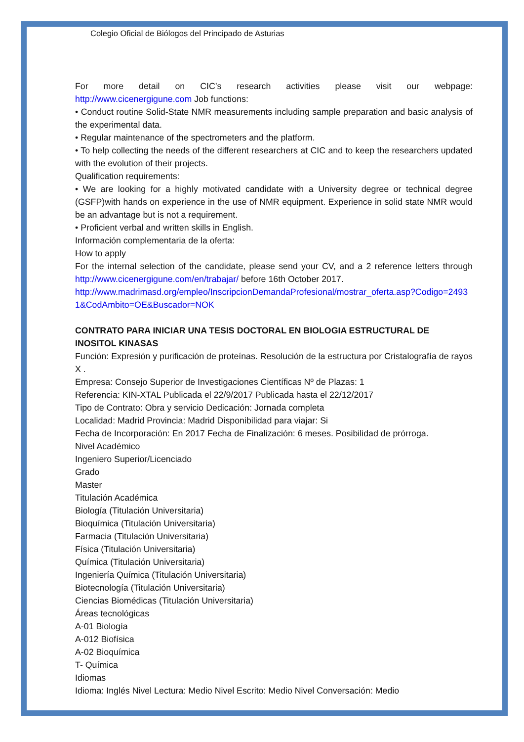Colegio Oficial de Biólogos del Principado de Asturias
For more detail on CIC’s research activities please visit our webpage:
http://www.cicenergigune.com Job functions:
• Conduct routine Solid-State NMR measurements including sample preparation and basic analysis of the experimental data.
• Regular maintenance of the spectrometers and the platform.
• To help collecting the needs of the different researchers at CIC and to keep the researchers updated with the evolution of their projects.
Qualification requirements:
• We are looking for a highly motivated candidate with a University degree or technical degree (GSFP)with hands on experience in the use of NMR equipment. Experience in solid state NMR would be an advantage but is not a requirement.
• Proficient verbal and written skills in English.
Información complementaria de la oferta:
How to apply
For the internal selection of the candidate, please send your CV, and a 2 reference letters through http://www.cicenergigune.com/en/trabajar/ before 16th October 2017.
http://www.madrimasd.org/empleo/InscripcionDemandaProfesional/mostrar_oferta.asp?Codigo=24931&CodAmbito=OE&Buscador=NOK
CONTRATO PARA INICIAR UNA TESIS DOCTORAL EN BIOLOGIA ESTRUCTURAL DE INOSITOL KINASAS
Función: Expresión y purificación de proteínas. Resolución de la estructura por Cristalografía de rayos X .
Empresa: Consejo Superior de Investigaciones Científicas Nº de Plazas: 1
Referencia: KIN-XTAL Publicada el 22/9/2017 Publicada hasta el 22/12/2017
Tipo de Contrato: Obra y servicio Dedicación: Jornada completa
Localidad: Madrid Provincia: Madrid Disponibilidad para viajar: Si
Fecha de Incorporación: En 2017 Fecha de Finalización: 6 meses. Posibilidad de prórroga.
Nivel Académico
Ingeniero Superior/Licenciado
Grado
Master
Titulación Académica
Biología (Titulación Universitaria)
Bioquímica (Titulación Universitaria)
Farmacia (Titulación Universitaria)
Física (Titulación Universitaria)
Química (Titulación Universitaria)
Ingeniería Química (Titulación Universitaria)
Biotecnología (Titulación Universitaria)
Ciencias Biomédicas (Titulación Universitaria)
Áreas tecnológicas
A-01 Biología
A-012 Biofísica
A-02 Bioquímica
T- Química
Idiomas
Idioma: Inglés Nivel Lectura: Medio Nivel Escrito: Medio Nivel Conversación: Medio